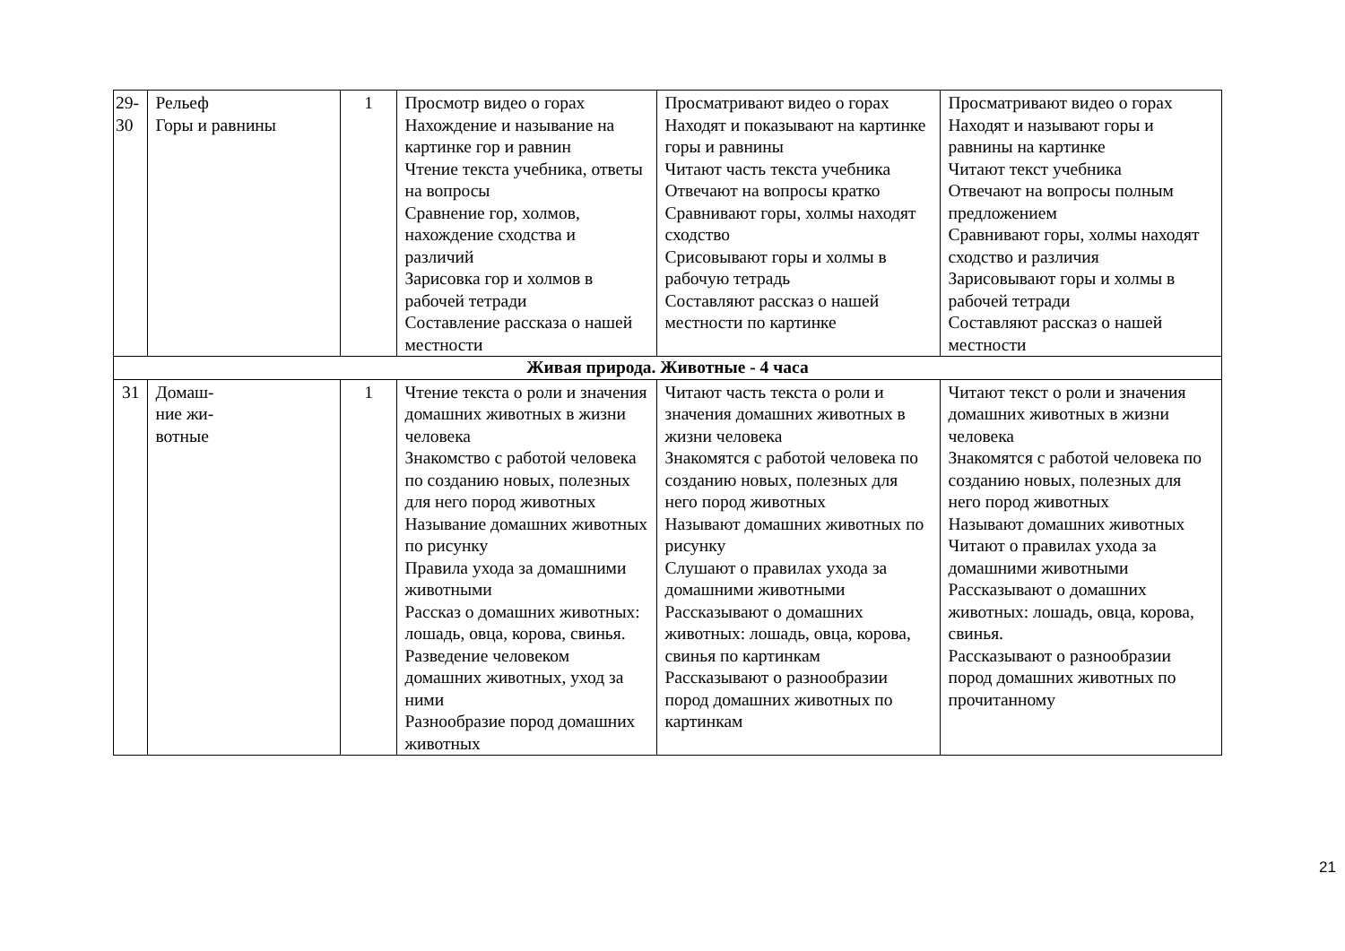| 29-30 | Рельеф Горы и равнины | 1 | Просмотр видео о горах Нахождение и называние на картинке гор и равнин Чтение текста учебника, ответы на вопросы Сравнение гор, холмов, нахождение сходства и различий Зарисовка гор и холмов в рабочей тетради Составление рассказа о нашей местности | Просматривают видео о горах Находят и показывают на картинке горы и равнины Читают часть текста учебника Отвечают на вопросы кратко Сравнивают горы, холмы находят сходство Срисовывают горы и холмы в рабочую тетрадь Составляют рассказ о нашей местности по картинке | Просматривают видео о горах Находят и называют горы и равнины на картинке Читают текст учебника Отвечают на вопросы полным предложением Сравнивают горы, холмы находят сходство и различия Зарисовывают горы и холмы в рабочей тетради Составляют рассказ о нашей местности |
| Живая природа. Животные - 4 часа | | | | | |
| 31 | Домаш- ние жи- вотные | 1 | Чтение текста о роли и значения домашних животных в жизни человека Знакомство с работой человека по созданию новых, полезных для него пород животных Называние домашних животных по рисунку Правила ухода за домашними животными Рассказ о домашних животных: лошадь, овца, корова, свинья. Разведение человеком домашних животных, уход за ними Разнообразие пород домашних животных | Читают часть текста о роли и значения домашних животных в жизни человека Знакомятся с работой человека по созданию новых, полезных для него пород животных Называют домашних животных по рисунку Слушают о правилах ухода за домашними животными Рассказывают о домашних животных: лошадь, овца, корова, свинья по картинкам Рассказывают о разнообразии пород домашних животных по картинкам | Читают текст о роли и значения домашних животных в жизни человека Знакомятся с работой человека по созданию новых, полезных для него пород животных Называют домашних животных Читают о правилах ухода за домашними животными Рассказывают о домашних животных: лошадь, овца, корова, свинья. Рассказывают о разнообразии пород домашних животных по прочитанному |
21